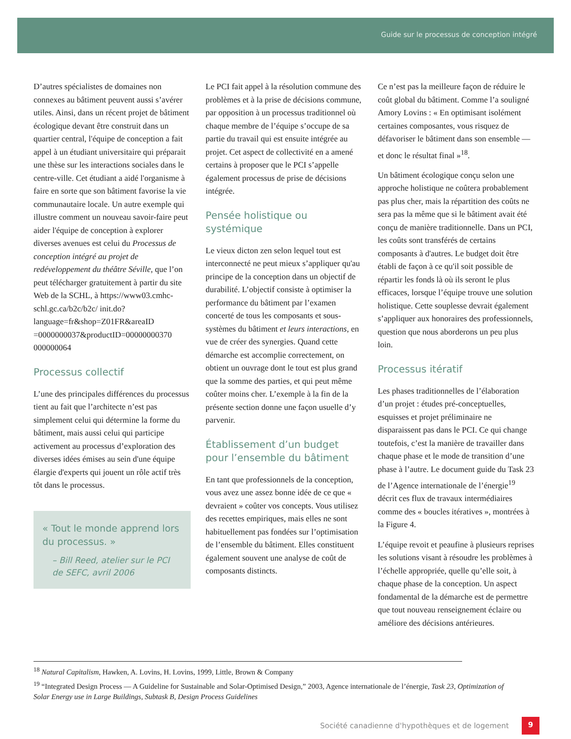Guide sur le processus de conception intégré
D’autres spécialistes de domaines non connexes au bâtiment peuvent aussi s’avérer utiles. Ainsi, dans un récent projet de bâtiment écologique devant être construit dans un quartier central, l'équipe de conception a fait appel à un étudiant universitaire qui préparait une thèse sur les interactions sociales dans le centre-ville. Cet étudiant a aidé l'organisme à faire en sorte que son bâtiment favorise la vie communautaire locale. Un autre exemple qui illustre comment un nouveau savoir-faire peut aider l'équipe de conception à explorer diverses avenues est celui du Processus de conception intégré au projet de redéveloppement du théâtre Séville, que l’on peut télécharger gratuitement à partir du site Web de la SCHL, à https://www03.cmhc-schl.gc.ca/b2c/b2c/ init.do?language=fr&shop=Z01FR&areaID =0000000037&productID=00000000370 000000064
Processus collectif
L’une des principales différences du processus tient au fait que l’architecte n’est pas simplement celui qui détermine la forme du bâtiment, mais aussi celui qui participe activement au processus d’exploration des diverses idées émises au sein d'une équipe élargie d'experts qui jouent un rôle actif très tôt dans le processus.
« Tout le monde apprend lors du processus. »
– Bill Reed, atelier sur le PCI de SEFC, avril 2006
Le PCI fait appel à la résolution commune des problèmes et à la prise de décisions commune, par opposition à un processus traditionnel où chaque membre de l’équipe s’occupe de sa partie du travail qui est ensuite intégrée au projet. Cet aspect de collectivité en a amené certains à proposer que le PCI s’appelle également processus de prise de décisions intégrée.
Pensée holistique ou systémique
Le vieux dicton zen selon lequel tout est interconnecté ne peut mieux s’appliquer qu'au principe de la conception dans un objectif de durabilité. L’objectif consiste à optimiser la performance du bâtiment par l’examen concerté de tous les composants et sous-systèmes du bâtiment et leurs interactions, en vue de créer des synergies. Quand cette démarche est accomplie correctement, on obtient un ouvrage dont le tout est plus grand que la somme des parties, et qui peut même coûter moins cher. L’exemple à la fin de la présente section donne une façon usuelle d’y parvenir.
Établissement d’un budget pour l’ensemble du bâtiment
En tant que professionnels de la conception, vous avez une assez bonne idée de ce que « devraient » coûter vos concepts. Vous utilisez des recettes empiriques, mais elles ne sont habituellement pas fondées sur l’optimisation de l’ensemble du bâtiment. Elles constituent également souvent une analyse de coût de composants distincts.
Ce n’est pas la meilleure façon de réduire le coût global du bâtiment. Comme l’a souligné Amory Lovins : « En optimisant isolément certaines composantes, vous risquez de défavoriser le bâtiment dans son ensemble — et donc le résultat final »<sup>18</sup>.
Un bâtiment écologique conçu selon une approche holistique ne coûtera probablement pas plus cher, mais la répartition des coûts ne sera pas la même que si le bâtiment avait été conçu de manière traditionnelle. Dans un PCI, les coûts sont transférés de certains composants à d'autres. Le budget doit être établi de façon à ce qu'il soit possible de répartir les fonds là où ils seront le plus efficaces, lorsque l’équipe trouve une solution holistique. Cette souplesse devrait également s’appliquer aux honoraires des professionnels, question que nous aborderons un peu plus loin.
Processus itératif
Les phases traditionnelles de l’élaboration d’un projet : études pré-conceptuelles, esquisses et projet préliminaire ne disparaissent pas dans le PCI. Ce qui change toutefois, c’est la manière de travailler dans chaque phase et le mode de transition d’une phase à l’autre. Le document guide du Task 23 de l’Agence internationale de l’énergie<sup>19</sup> décrit ces flux de travaux intermédiaires comme des « boucles itératives », montrées à la Figure 4.
L’équipe revoit et peaufine à plusieurs reprises les solutions visant à résoudre les problèmes à l’échelle appropriée, quelle qu’elle soit, à chaque phase de la conception. Un aspect fondamental de la démarche est de permettre que tout nouveau renseignement éclaire ou améliore des décisions antérieures.
<sup>18</sup> Natural Capitalism, Hawken, A. Lovins, H. Lovins, 1999, Little, Brown & Company
<sup>19</sup> “Integrated Design Process — A Guideline for Sustainable and Solar-Optimised Design,” 2003, Agence internationale de l’énergie, Task 23, Optimization of Solar Energy use in Large Buildings, Subtask B, Design Process Guidelines
Société canadienne d'hypothèques et de logement 9